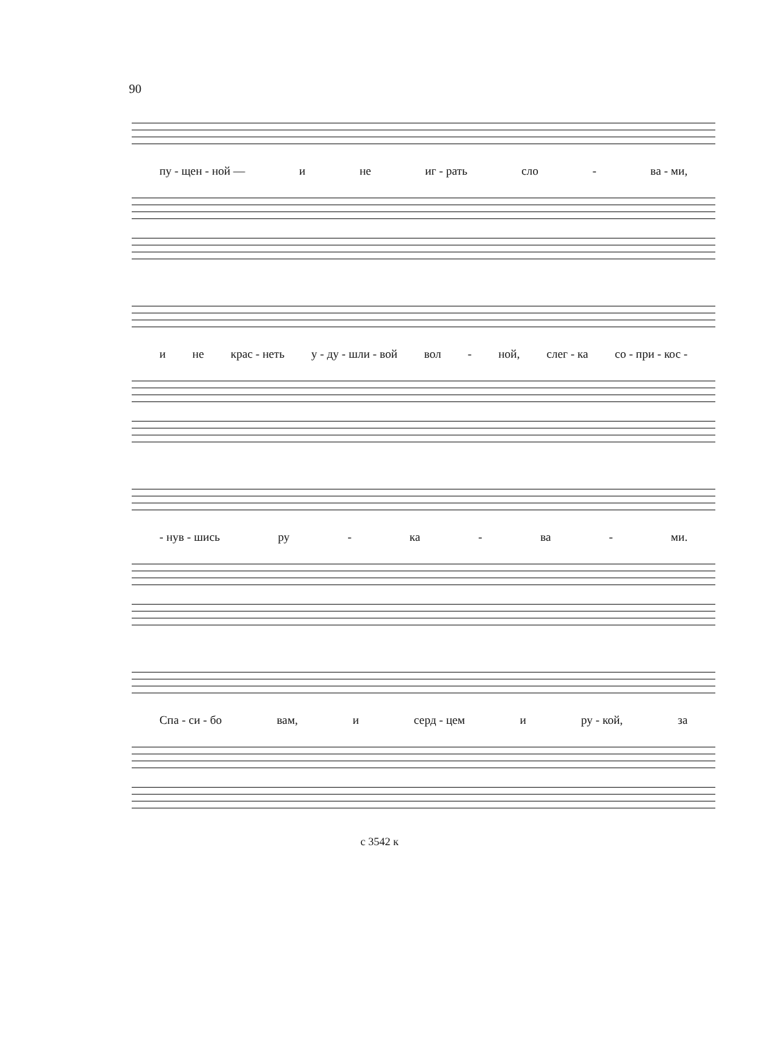90
пу - щен - ной — и не иг - рать сло - ва - ми,
и не крас - неть у - ду - шли - вой вол - ной, слег - ка со - при - кос -
- нув - шись ру - ка - ва - ми.
Спа - си - бо вам, и серд - цем и ру - кой, за
с 3542 к